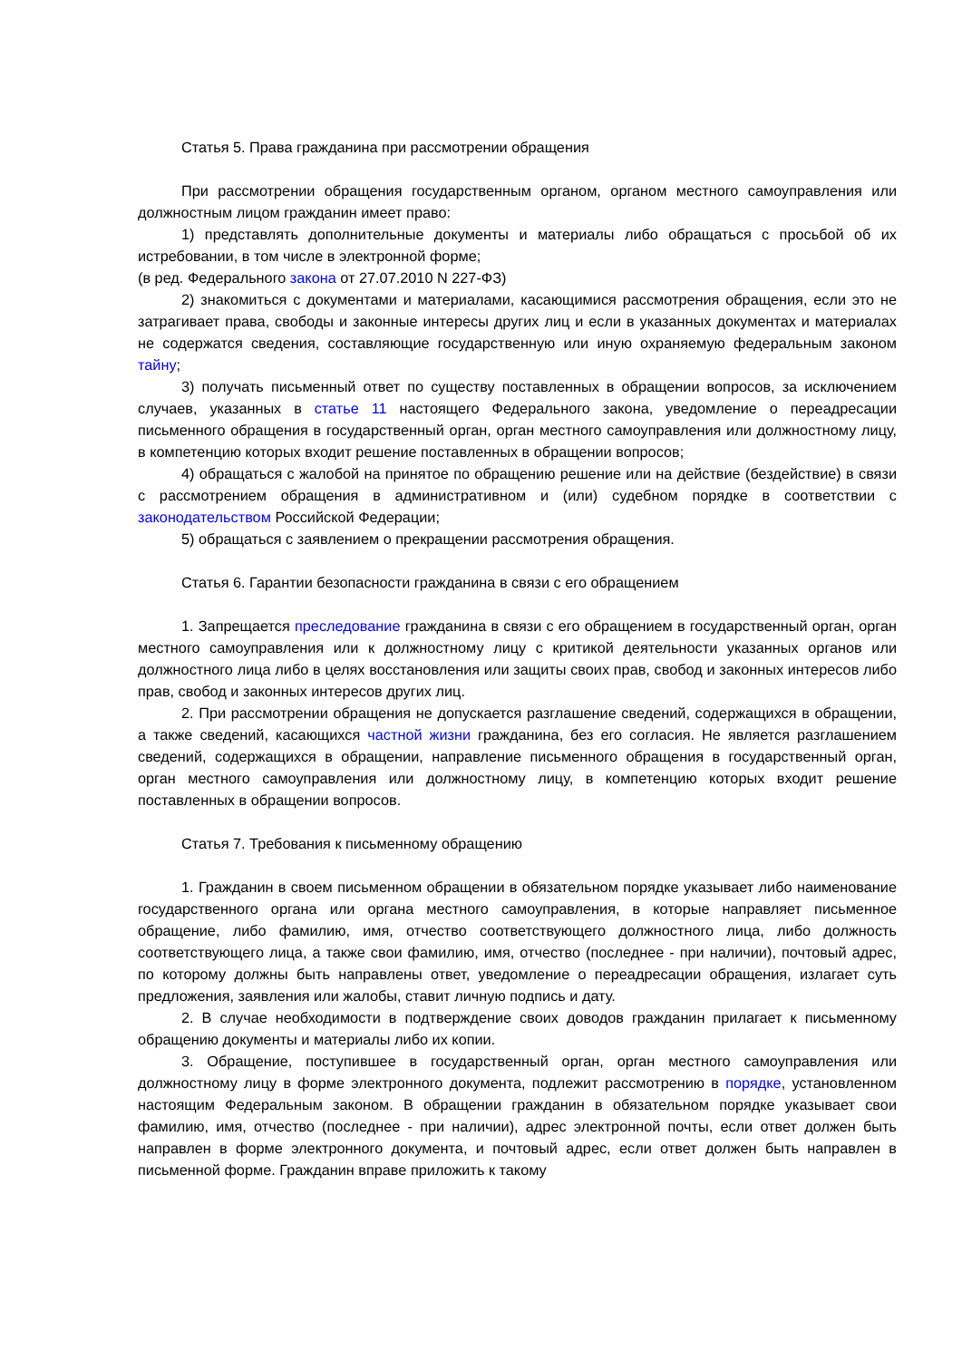Статья 5. Права гражданина при рассмотрении обращения
При рассмотрении обращения государственным органом, органом местного самоуправления или должностным лицом гражданин имеет право:
1) представлять дополнительные документы и материалы либо обращаться с просьбой об их истребовании, в том числе в электронной форме;
(в ред. Федерального закона от 27.07.2010 N 227-ФЗ)
2) знакомиться с документами и материалами, касающимися рассмотрения обращения, если это не затрагивает права, свободы и законные интересы других лиц и если в указанных документах и материалах не содержатся сведения, составляющие государственную или иную охраняемую федеральным законом тайну;
3) получать письменный ответ по существу поставленных в обращении вопросов, за исключением случаев, указанных в статье 11 настоящего Федерального закона, уведомление о переадресации письменного обращения в государственный орган, орган местного самоуправления или должностному лицу, в компетенцию которых входит решение поставленных в обращении вопросов;
4) обращаться с жалобой на принятое по обращению решение или на действие (бездействие) в связи с рассмотрением обращения в административном и (или) судебном порядке в соответствии с законодательством Российской Федерации;
5) обращаться с заявлением о прекращении рассмотрения обращения.
Статья 6. Гарантии безопасности гражданина в связи с его обращением
1. Запрещается преследование гражданина в связи с его обращением в государственный орган, орган местного самоуправления или к должностному лицу с критикой деятельности указанных органов или должностного лица либо в целях восстановления или защиты своих прав, свобод и законных интересов либо прав, свобод и законных интересов других лиц.
2. При рассмотрении обращения не допускается разглашение сведений, содержащихся в обращении, а также сведений, касающихся частной жизни гражданина, без его согласия. Не является разглашением сведений, содержащихся в обращении, направление письменного обращения в государственный орган, орган местного самоуправления или должностному лицу, в компетенцию которых входит решение поставленных в обращении вопросов.
Статья 7. Требования к письменному обращению
1. Гражданин в своем письменном обращении в обязательном порядке указывает либо наименование государственного органа или органа местного самоуправления, в которые направляет письменное обращение, либо фамилию, имя, отчество соответствующего должностного лица, либо должность соответствующего лица, а также свои фамилию, имя, отчество (последнее - при наличии), почтовый адрес, по которому должны быть направлены ответ, уведомление о переадресации обращения, излагает суть предложения, заявления или жалобы, ставит личную подпись и дату.
2. В случае необходимости в подтверждение своих доводов гражданин прилагает к письменному обращению документы и материалы либо их копии.
3. Обращение, поступившее в государственный орган, орган местного самоуправления или должностному лицу в форме электронного документа, подлежит рассмотрению в порядке, установленном настоящим Федеральным законом. В обращении гражданин в обязательном порядке указывает свои фамилию, имя, отчество (последнее - при наличии), адрес электронной почты, если ответ должен быть направлен в форме электронного документа, и почтовый адрес, если ответ должен быть направлен в письменной форме. Гражданин вправе приложить к такому